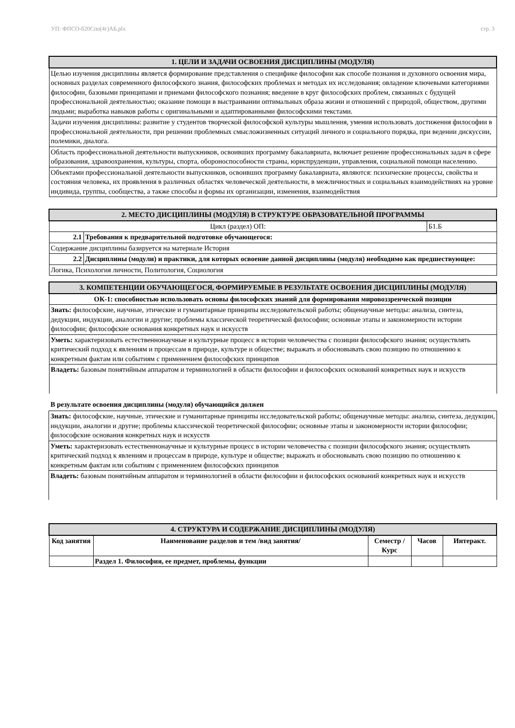УП: ФПСО-б20Спо(4г)АБ.plx стр. 3
| 1. ЦЕЛИ И ЗАДАЧИ ОСВОЕНИЯ ДИСЦИПЛИНЫ (МОДУЛЯ) |
| --- |
| Целью изучения дисциплины является формирование представления о специфике философии как способе познания и духовного освоения мира, основных разделах современного философского знания, философских проблемах и методах их исследования; овладение ключевыми категориями философии, базовыми принципами и приемами философского познания; введение в круг философских проблем, связанных с будущей профессиональной деятельностью; оказание помощи в выстраивании оптимальных образа жизни и отношений с природой, обществом, другими людьми; выработка навыков работы с оригинальными и адаптированными философскими текстами. |
| Задачи изучения дисциплины: развитие у студентов творческой философской культуры мышления, умения использовать достижения философии в профессиональной деятельности, при решении проблемных смысложизненных ситуаций личного и социального порядка, при ведении дискуссии, полемики, диалога. |
| Область профессиональной деятельности выпускников, освоивших программу бакалавриата, включает решение профессиональных задач в сфере образования, здравоохранения, культуры, спорта, обороноспособности страны, юриспруденции, управления, социальной помощи населению. |
| Объектами профессиональной деятельности выпускников, освоивших программу бакалавриата, являются: психические процессы, свойства и состояния человека, их проявления в различных областях человеческой деятельности, в межличностных и социальных взаимодействиях на уровне индивида, группы, сообщества, а также способы и формы их организации, изменения, взаимодействия |
| 2. МЕСТО ДИСЦИПЛИНЫ (МОДУЛЯ) В СТРУКТУРЕ ОБРАЗОВАТЕЛЬНОЙ ПРОГРАММЫ | | |
| --- | --- | --- |
| Цикл (раздел) ОП: | | Б1.Б |
| 2.1 | Требования к предварительной подготовке обучающегося: | |
| Содержание дисциплины базируется на материале История | | |
| 2.2 | Дисциплины (модули) и практики, для которых освоение данной дисциплины (модуля) необходимо как предшествующее: | |
| Логика, Психология личности, Политология, Социология | | |
| 3. КОМПЕТЕНЦИИ ОБУЧАЮЩЕГОСЯ, ФОРМИРУЕМЫЕ В РЕЗУЛЬТАТЕ ОСВОЕНИЯ ДИСЦИПЛИНЫ (МОДУЛЯ) |
| --- |
| ОК-1: способностью использовать основы философских знаний для формирования мировоззренческой позиции |
| Знать: философские, научные, этические и гуманитарные принципы исследовательской работы; общенаучные методы: анализа, синтеза, дедукции, индукции, аналогии и другие; проблемы классической теоретической философии; основные этапы и закономерности истории философии; философские основания конкретных наук и искусств |
| Уметь: характеризовать естественнонаучные и культурные процесс в истории человечества с позиции философского знания; осуществлять критический подход к явлениям и процессам в природе, культуре и обществе; выражать и обосновывать свою позицию по отношению к конкретным фактам или событиям с применением философских принципов |
| Владеть: базовым понятийным аппаратом и терминологией в области философии и философских оснований конкретных наук и искусств |
В результате освоения дисциплины (модуля) обучающийся должен
| Знать: философские, научные, этические и гуманитарные принципы исследовательской работы; общенаучные методы: анализа, синтеза, дедукции, индукции, аналогии и другие; проблемы классической теоретической философии; основные этапы и закономерности истории философии; философские основания конкретных наук и искусств |
| Уметь: характеризовать естественнонаучные и культурные процесс в истории человечества с позиции философского знания; осуществлять критический подход к явлениям и процессам в природе, культуре и обществе; выражать и обосновывать свою позицию по отношению к конкретным фактам или событиям с применением философских принципов |
| Владеть: базовым понятийным аппаратом и терминологией в области философии и философских оснований конкретных наук и искусств |
| 4. СТРУКТУРА И СОДЕРЖАНИЕ ДИСЦИПЛИНЫ (МОДУЛЯ) | | | | |
| --- | --- | --- | --- | --- |
| Код занятия | Наименование разделов и тем /вид занятия/ | Семестр / Курс | Часов | Интеракт. |
| | Раздел 1. Философия, ее предмет, проблемы, функции | | | |